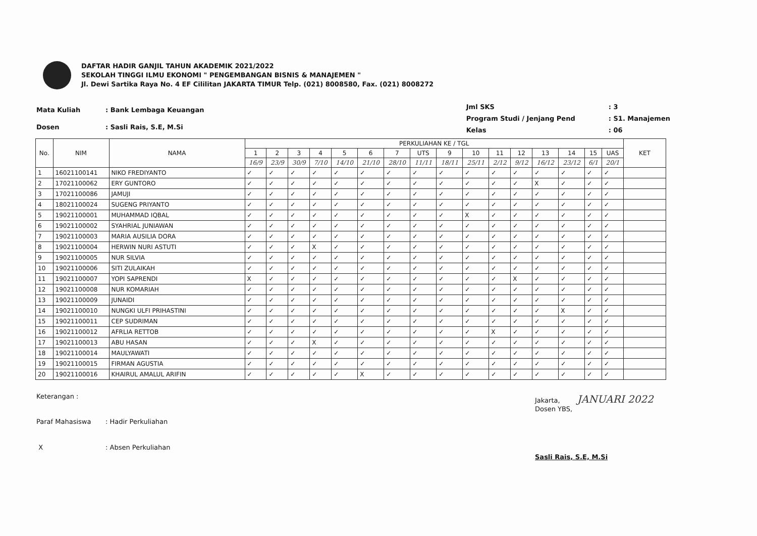DAFTAR HADIR GANJIL TAHUN AKADEMIK 2021/2022
SEKOLAH TINGGI ILMU EKONOMI " PENGEMBANGAN BISNIS & MANAJEMEN "
Jl. Dewi Sartika Raya No. 4 EF Cililitan JAKARTA TIMUR Telp. (021) 8008580, Fax. (021) 8008272
| Mata Kuliah | : Bank Lembaga Keuangan |
| Dosen | : Sasli Rais, S.E, M.Si |
| Jml SKS | : 3 |
| Program Studi / Jenjang Pend | : S1. Manajemen |
| Kelas | : 06 |
| No. | NIM | NAMA | PERKULIAHAN KE / TGL | | | | | | | | | | | | | | | | KET |
| --- | --- | --- | --- | --- | --- | --- | --- | --- | --- | --- | --- | --- | --- | --- | --- | --- | --- | --- | --- |
| | | | 1 | 2 | 3 | 4 | 5 | 6 | 7 | UTS | 9 | 10 | 11 | 12 | 13 | 14 | 15 | UAS | |
| | | | 16/9 | 23/9 | 30/9 | 7/10 | 14/10 | 21/10 | 28/10 | 11/11 | 18/11 | 25/11 | 2/12 | 9/12 | 16/12 | 23/12 | 6/1 | 20/1 | |
| 1 | 16021100141 | NIKO FREDIYANTO | ✓ | ✓ | ✓ | ✓ | ✓ | ✓ | ✓ | ✓ | ✓ | ✓ | ✓ | ✓ | ✓ | ✓ | ✓ | ✓ | |
| 2 | 17021100062 | ERY GUNTORO | ✓ | ✓ | ✓ | ✓ | ✓ | ✓ | ✓ | ✓ | ✓ | ✓ | ✓ | ✓ | X | ✓ | ✓ | ✓ | |
| 3 | 17021100086 | JAMUJI | ✓ | ✓ | ✓ | ✓ | ✓ | ✓ | ✓ | ✓ | ✓ | ✓ | ✓ | ✓ | ✓ | ✓ | ✓ | ✓ | |
| 4 | 18021100024 | SUGENG PRIYANTO | ✓ | ✓ | ✓ | ✓ | ✓ | ✓ | ✓ | ✓ | ✓ | ✓ | ✓ | ✓ | ✓ | ✓ | ✓ | ✓ | |
| 5 | 19021100001 | MUHAMMAD IQBAL | ✓ | ✓ | ✓ | ✓ | ✓ | ✓ | ✓ | ✓ | ✓ | X | ✓ | ✓ | ✓ | ✓ | ✓ | ✓ | |
| 6 | 19021100002 | SYAHRIAL JUNIAWAN | ✓ | ✓ | ✓ | ✓ | ✓ | ✓ | ✓ | ✓ | ✓ | ✓ | ✓ | ✓ | ✓ | ✓ | ✓ | ✓ | |
| 7 | 19021100003 | MARIA AUSILIA DORA | ✓ | ✓ | ✓ | ✓ | ✓ | ✓ | ✓ | ✓ | ✓ | ✓ | ✓ | ✓ | ✓ | ✓ | ✓ | ✓ | |
| 8 | 19021100004 | HERWIN NURI ASTUTI | ✓ | ✓ | ✓ | X | ✓ | ✓ | ✓ | ✓ | ✓ | ✓ | ✓ | ✓ | ✓ | ✓ | ✓ | ✓ | |
| 9 | 19021100005 | NUR SILVIA | ✓ | ✓ | ✓ | ✓ | ✓ | ✓ | ✓ | ✓ | ✓ | ✓ | ✓ | ✓ | ✓ | ✓ | ✓ | ✓ | |
| 10 | 19021100006 | SITI ZULAIKAH | ✓ | ✓ | ✓ | ✓ | ✓ | ✓ | ✓ | ✓ | ✓ | ✓ | ✓ | ✓ | ✓ | ✓ | ✓ | ✓ | |
| 11 | 19021100007 | YOPI SAPRENDI | X | ✓ | ✓ | ✓ | ✓ | ✓ | ✓ | ✓ | ✓ | ✓ | ✓ | X | ✓ | ✓ | ✓ | ✓ | |
| 12 | 19021100008 | NUR KOMARIAH | ✓ | ✓ | ✓ | ✓ | ✓ | ✓ | ✓ | ✓ | ✓ | ✓ | ✓ | ✓ | ✓ | ✓ | ✓ | ✓ | |
| 13 | 19021100009 | JUNAIDI | ✓ | ✓ | ✓ | ✓ | ✓ | ✓ | ✓ | ✓ | ✓ | ✓ | ✓ | ✓ | ✓ | ✓ | ✓ | ✓ | |
| 14 | 19021100010 | NUNGKI ULFI PRIHASTINI | ✓ | ✓ | ✓ | ✓ | ✓ | ✓ | ✓ | ✓ | ✓ | ✓ | ✓ | ✓ | ✓ | X | ✓ | ✓ | |
| 15 | 19021100011 | CEP SUDRIMAN | ✓ | ✓ | ✓ | ✓ | ✓ | ✓ | ✓ | ✓ | ✓ | ✓ | ✓ | ✓ | ✓ | ✓ | ✓ | ✓ | |
| 16 | 19021100012 | AFRLIA RETTOB | ✓ | ✓ | ✓ | ✓ | ✓ | ✓ | ✓ | ✓ | ✓ | ✓ | X | ✓ | ✓ | ✓ | ✓ | ✓ | |
| 17 | 19021100013 | ABU HASAN | ✓ | ✓ | ✓ | X | ✓ | ✓ | ✓ | ✓ | ✓ | ✓ | ✓ | ✓ | ✓ | ✓ | ✓ | ✓ | |
| 18 | 19021100014 | MAULYAWATI | ✓ | ✓ | ✓ | ✓ | ✓ | ✓ | ✓ | ✓ | ✓ | ✓ | ✓ | ✓ | ✓ | ✓ | ✓ | ✓ | |
| 19 | 19021100015 | FIRMAN AGUSTIA | ✓ | ✓ | ✓ | ✓ | ✓ | ✓ | ✓ | ✓ | ✓ | ✓ | ✓ | ✓ | ✓ | ✓ | ✓ | ✓ | |
| 20 | 19021100016 | KHAIRUL AMALUL ARIFIN | ✓ | ✓ | ✓ | ✓ | ✓ | X | ✓ | ✓ | ✓ | ✓ | ✓ | ✓ | ✓ | ✓ | ✓ | ✓ | |
| Keterangan : | |
| Paraf Mahasiswa | : Hadir Perkuliahan |
| X | : Absen Perkuliahan |
Jakarta, JANUARI 2022
Dosen YBS,
Sasli Rais, S.E, M.Si